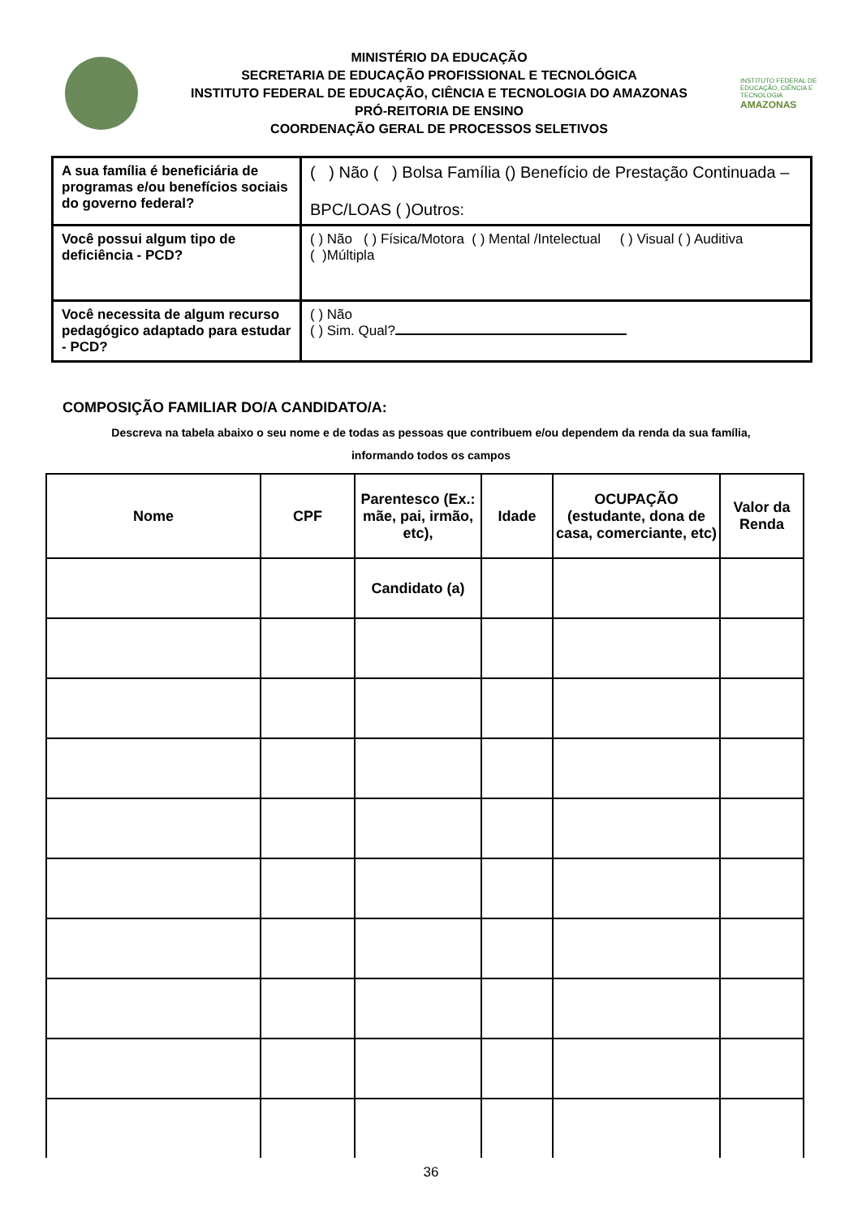MINISTÉRIO DA EDUCAÇÃO
SECRETARIA DE EDUCAÇÃO PROFISSIONAL E TECNOLÓGICA
INSTITUTO FEDERAL DE EDUCAÇÃO, CIÊNCIA E TECNOLOGIA DO AMAZONAS
PRÓ-REITORIA DE ENSINO
COORDENAÇÃO GERAL DE PROCESSOS SELETIVOS
INSTITUTO FEDERAL DE EDUCAÇÃO, CIÊNCIA E TECNOLOGIA
AMAZONAS
| A sua família é beneficiária de programas e/ou benefícios sociais do governo federal? | ( ) Não ( ) Bolsa Família () Benefício de Prestação Continuada – BPC/LOAS ( )Outros: |
| Você possui algum tipo de deficiência - PCD? | ( ) Não ( ) Física/Motora ( ) Mental /Intelectual ( ) Visual ( ) Auditiva ( )Múltipla |
| Você necessita de algum recurso pedagógico adaptado para estudar - PCD? | ( ) Não ( ) Sim. Qual? |
COMPOSIÇÃO FAMILIAR DO/A CANDIDATO/A:
Descreva na tabela abaixo o seu nome e de todas as pessoas que contribuem e/ou dependem da renda da sua família,
informando todos os campos
| Nome | CPF | Parentesco (Ex.: mãe, pai, irmão, etc), | Idade | OCUPAÇÃO (estudante, dona de casa, comerciante, etc) | Valor da Renda |
| --- | --- | --- | --- | --- | --- |
| | | Candidato (a) | | | |
36